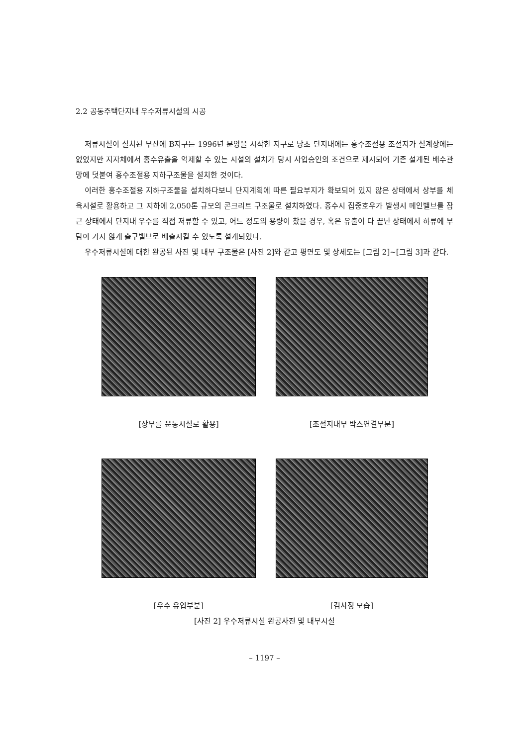2.2 공동주택단지내 우수저류시설의 시공
저류시설이 설치된 부산에 B지구는 1996년 분양을 시작한 지구로 당초 단지내에는 홍수조절용 조절지가 설계상에는 없었지만 지자체에서 홍수유출을 억제할 수 있는 시설의 설치가 당시 사업승인의 조건으로 제시되어 기존 설계된 배수관망에 덧붙여 홍수조절용 지하구조물을 설치한 것이다.
이러한 홍수조절용 지하구조물을 설치하다보니 단지계획에 따른 필요부지가 확보되어 있지 않은 상태에서 상부를 체육시설로 활용하고 그 지하에 2,050톤 규모의 콘크리트 구조물로 설치하였다. 홍수시 집중호우가 발생시 메인밸브를 잠근 상태에서 단지내 우수를 직접 저류할 수 있고, 어느 정도의 용량이 찼을 경우, 혹은 유출이 다 끝난 상태에서 하류에 부담이 가지 않게 출구밸브로 배출시킬 수 있도록 설계되었다.
우수저류시설에 대한 완공된 사진 및 내부 구조물은 [사진 2]와 같고 평면도 및 상세도는 [그림 2]~[그림 3]과 같다.
[상부를 운동시설로 활용]
[조절지내부 박스연결부분]
[우수 유입부분]
[검사정 모습]
[사진 2] 우수저류시설 완공사진 및 내부시설
– 1197 –